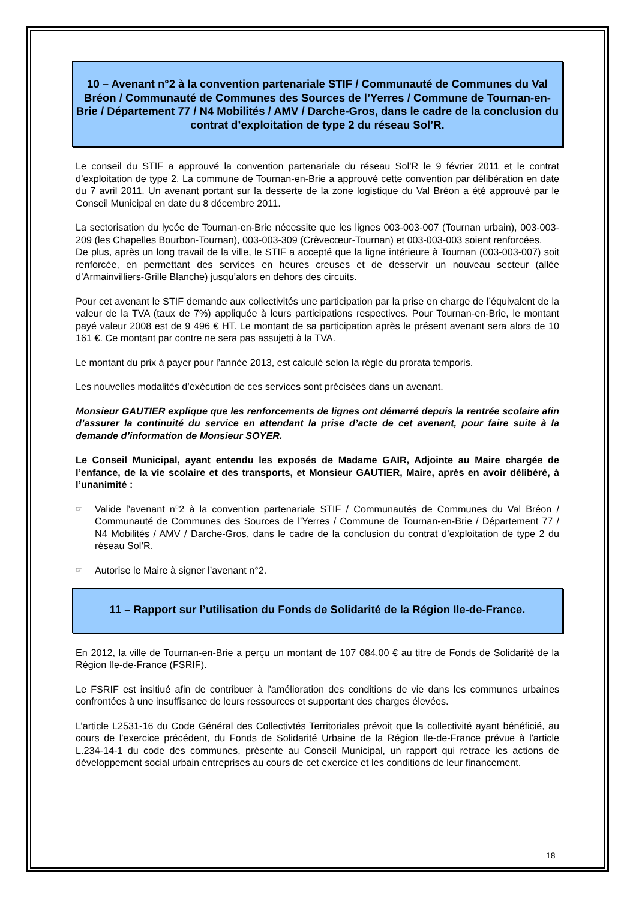10 – Avenant n°2 à la convention partenariale STIF / Communauté de Communes du Val Bréon / Communauté de Communes des Sources de l’Yerres / Commune de Tournan-en-Brie / Département 77 / N4 Mobilités / AMV / Darche-Gros, dans le cadre de la conclusion du contrat d’exploitation de type 2 du réseau Sol’R.
Le conseil du STIF a approuvé la convention partenariale du réseau Sol’R le 9 février 2011 et le contrat d’exploitation de type 2. La commune de Tournan-en-Brie a approuvé cette convention par délibération en date du 7 avril 2011. Un avenant portant sur la desserte de la zone logistique du Val Bréon a été approuvé par le Conseil Municipal en date du 8 décembre 2011.
La sectorisation du lycée de Tournan-en-Brie nécessite que les lignes 003-003-007 (Tournan urbain), 003-003-209 (les Chapelles Bourbon-Tournan), 003-003-309 (Crèvecœur-Tournan) et 003-003-003 soient renforcées.
De plus, après un long travail de la ville, le STIF a accepté que la ligne intérieure à Tournan (003-003-007) soit renforcée, en permettant des services en heures creuses et de desservir un nouveau secteur (allée d’Armainvilliers-Grille Blanche) jusqu’alors en dehors des circuits.
Pour cet avenant le STIF demande aux collectivités une participation par la prise en charge de l’équivalent de la valeur de la TVA (taux de 7%) appliquée à leurs participations respectives. Pour Tournan-en-Brie, le montant payé valeur 2008 est de 9 496 € HT. Le montant de sa participation après le présent avenant sera alors de 10 161 €. Ce montant par contre ne sera pas assujetti à la TVA.
Le montant du prix à payer pour l’année 2013, est calculé selon la règle du prorata temporis.
Les nouvelles modalités d’exécution de ces services sont précisées dans un avenant.
Monsieur GAUTIER explique que les renforcements de lignes ont démarré depuis la rentrée scolaire afin d’assurer la continuité du service en attendant la prise d’acte de cet avenant, pour faire suite à la demande d’information de Monsieur SOYER.
Le Conseil Municipal, ayant entendu les exposés de Madame GAIR, Adjointe au Maire chargée de l’enfance, de la vie scolaire et des transports, et Monsieur GAUTIER, Maire, après en avoir délibéré, à l’unanimité :
☞
Valide l’avenant n°2 à la convention partenariale STIF / Communautés de Communes du Val Bréon / Communauté de Communes des Sources de l’Yerres / Commune de Tournan-en-Brie / Département 77 / N4 Mobilités / AMV / Darche-Gros, dans le cadre de la conclusion du contrat d’exploitation de type 2 du réseau Sol’R.
☞
Autorise le Maire à signer l’avenant n°2.
11 – Rapport sur l’utilisation du Fonds de Solidarité de la Région Ile-de-France.
En 2012, la ville de Tournan-en-Brie a perçu un montant de 107 084,00 € au titre de Fonds de Solidarité de la Région Ile-de-France (FSRIF).
Le FSRIF est insitiué afin de contribuer à l'amélioration des conditions de vie dans les communes urbaines confrontées à une insuffisance de leurs ressources et supportant des charges élevées.
L’article L2531-16 du Code Général des Collectivtés Territoriales prévoit que la collectivité ayant bénéficié, au cours de l'exercice précédent, du Fonds de Solidarité Urbaine de la Région Ile-de-France prévue à l'article L.234-14-1 du code des communes, présente au Conseil Municipal, un rapport qui retrace les actions de développement social urbain entreprises au cours de cet exercice et les conditions de leur financement.
18